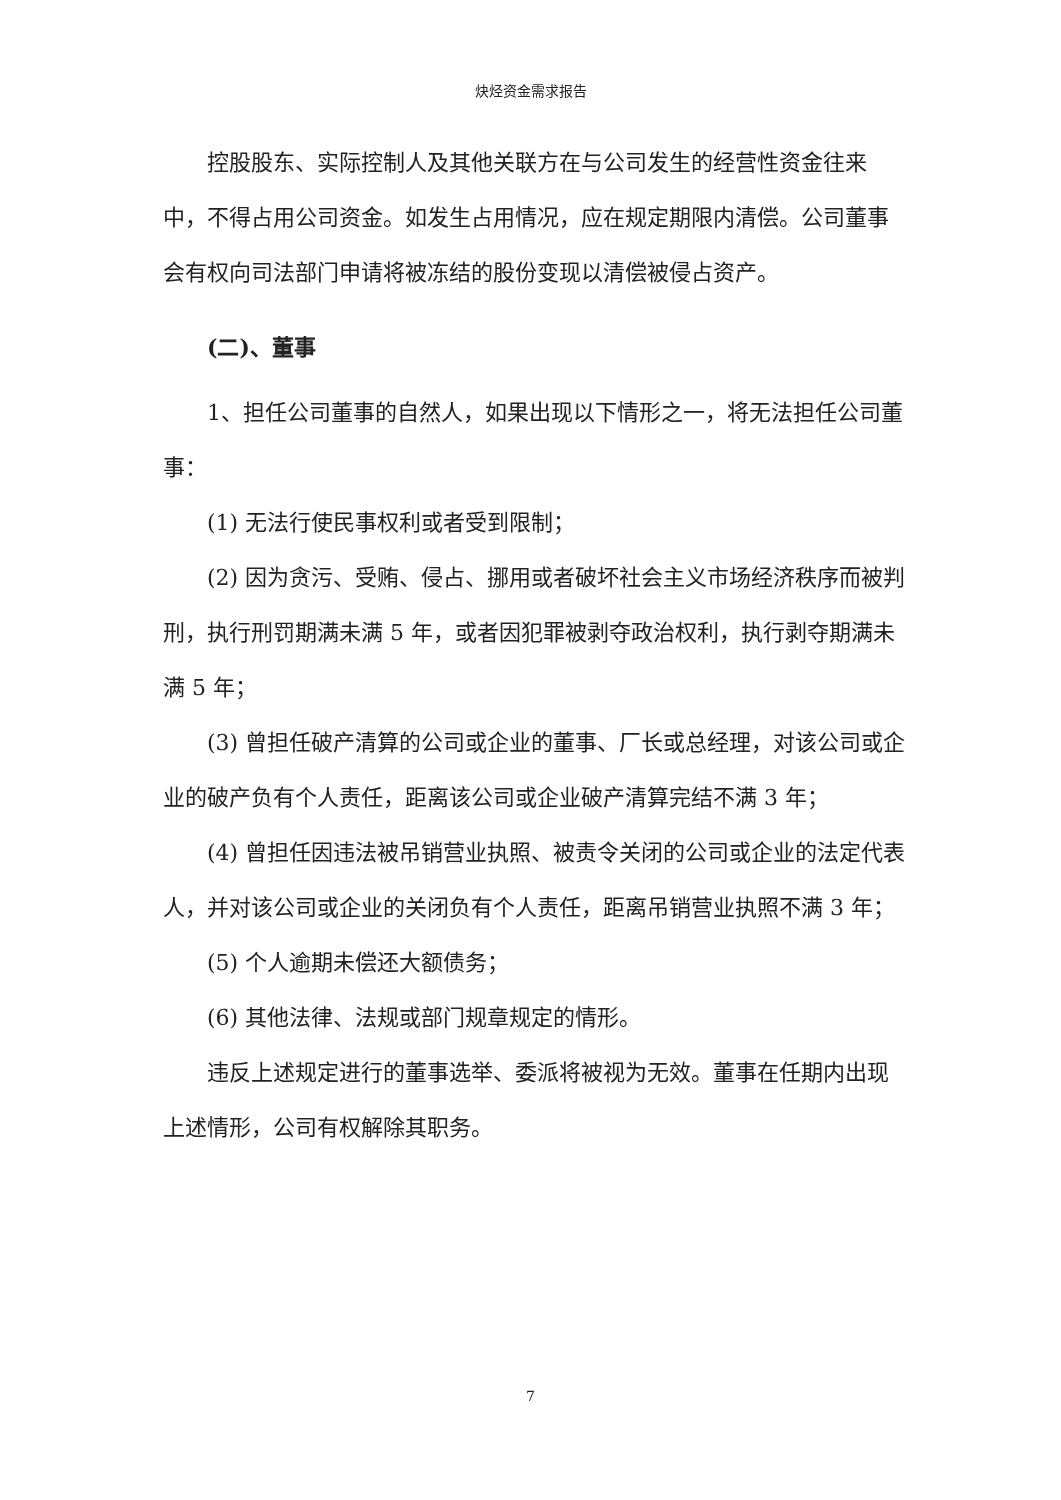炔烃资金需求报告
控股股东、实际控制人及其他关联方在与公司发生的经营性资金往来中，不得占用公司资金。如发生占用情况，应在规定期限内清偿。公司董事会有权向司法部门申请将被冻结的股份变现以清偿被侵占资产。
(二)、董事
1、担任公司董事的自然人，如果出现以下情形之一，将无法担任公司董事：
(1) 无法行使民事权利或者受到限制；
(2) 因为贪污、受贿、侵占、挪用或者破坏社会主义市场经济秩序而被判刑，执行刑罚期满未满 5 年，或者因犯罪被剥夺政治权利，执行剥夺期满未满 5 年；
(3) 曾担任破产清算的公司或企业的董事、厂长或总经理，对该公司或企业的破产负有个人责任，距离该公司或企业破产清算完结不满 3 年；
(4) 曾担任因违法被吊销营业执照、被责令关闭的公司或企业的法定代表人，并对该公司或企业的关闭负有个人责任，距离吊销营业执照不满 3 年；
(5) 个人逾期未偿还大额债务；
(6) 其他法律、法规或部门规章规定的情形。
违反上述规定进行的董事选举、委派将被视为无效。董事在任期内出现上述情形，公司有权解除其职务。
7